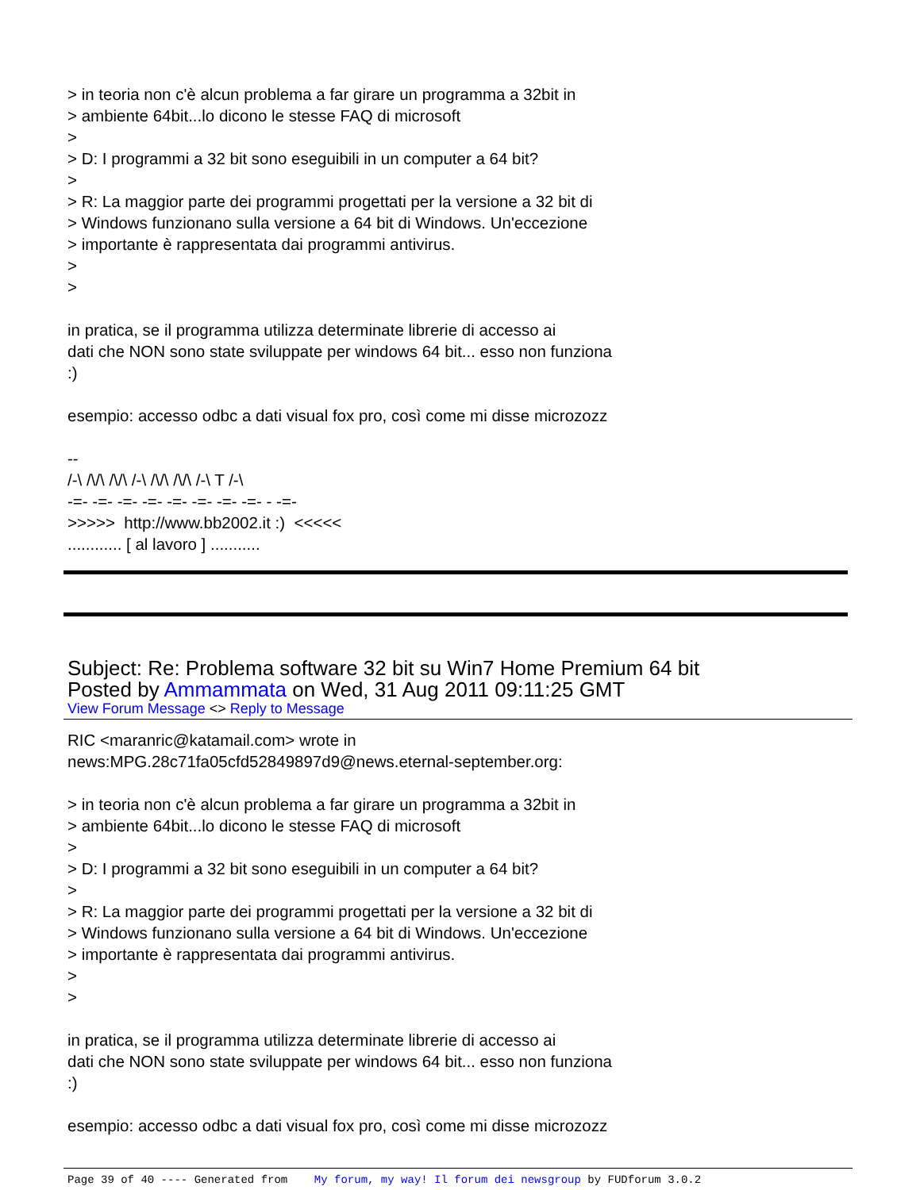> in teoria non c'è alcun problema a far girare un programma a 32bit in
> ambiente 64bit...lo dicono le stesse FAQ di microsoft
>
> D: I programmi a 32 bit sono eseguibili in un computer a 64 bit?
>
> R: La maggior parte dei programmi progettati per la versione a 32 bit di
> Windows funzionano sulla versione a 64 bit di Windows. Un'eccezione
> importante è rappresentata dai programmi antivirus.
>
>
in pratica, se il programma utilizza determinate librerie di accesso ai
dati che NON sono state sviluppate per windows 64 bit... esso non funziona
:)
esempio: accesso odbc a dati visual fox pro, così come mi disse microzozz
--
/-\ /\/\ /\/\ /-\ /\/\ /\/\ /-\ T /-\
-=- -=- -=- -=- -=- -=- -=- -=- - -=-
>>>>> http://www.bb2002.it :) <<<<<
............ [ al lavoro ] ...........
Subject: Re: Problema software 32 bit su Win7 Home Premium 64 bit
Posted by Ammammata on Wed, 31 Aug 2011 09:11:25 GMT
View Forum Message <> Reply to Message
RIC <maranric@katamail.com> wrote in
news:MPG.28c71fa05cfd52849897d9@news.eternal-september.org:
> in teoria non c'è alcun problema a far girare un programma a 32bit in
> ambiente 64bit...lo dicono le stesse FAQ di microsoft
>
> D: I programmi a 32 bit sono eseguibili in un computer a 64 bit?
>
> R: La maggior parte dei programmi progettati per la versione a 32 bit di
> Windows funzionano sulla versione a 64 bit di Windows. Un'eccezione
> importante è rappresentata dai programmi antivirus.
>
>
in pratica, se il programma utilizza determinate librerie di accesso ai
dati che NON sono state sviluppate per windows 64 bit... esso non funziona
:)
esempio: accesso odbc a dati visual fox pro, così come mi disse microzozz
Page 39 of 40 ---- Generated from My forum, my way! Il forum dei newsgroup by FUDforum 3.0.2